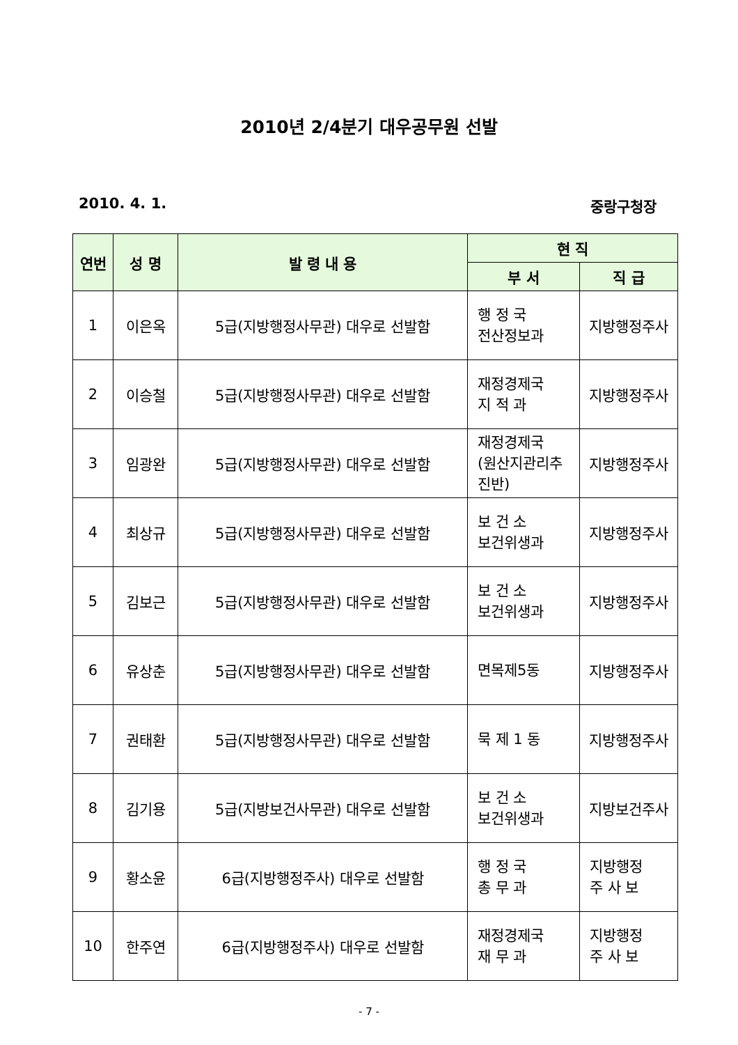2010년 2/4분기 대우공무원 선발
2010. 4. 1. 중랑구청장
| 연번 | 성 명 | 발 령 내 용 | 현 직 | |
| --- | --- | --- | --- | --- |
| | | | 부 서 | 직 급 |
| 1 | 이은옥 | 5급(지방행정사무관) 대우로 선발함 | 행 정 국 전산정보과 | 지방행정주사 |
| 2 | 이승철 | 5급(지방행정사무관) 대우로 선발함 | 재정경제국 지 적 과 | 지방행정주사 |
| 3 | 임광완 | 5급(지방행정사무관) 대우로 선발함 | 재정경제국 (원산지관리추진반) | 지방행정주사 |
| 4 | 최상규 | 5급(지방행정사무관) 대우로 선발함 | 보 건 소 보건위생과 | 지방행정주사 |
| 5 | 김보근 | 5급(지방행정사무관) 대우로 선발함 | 보 건 소 보건위생과 | 지방행정주사 |
| 6 | 유상춘 | 5급(지방행정사무관) 대우로 선발함 | 면목제5동 | 지방행정주사 |
| 7 | 권태환 | 5급(지방행정사무관) 대우로 선발함 | 묵 제 1 동 | 지방행정주사 |
| 8 | 김기용 | 5급(지방보건사무관) 대우로 선발함 | 보 건 소 보건위생과 | 지방보건주사 |
| 9 | 황소윤 | 6급(지방행정주사) 대우로 선발함 | 행 정 국 총 무 과 | 지방행정 주 사 보 |
| 10 | 한주연 | 6급(지방행정주사) 대우로 선발함 | 재정경제국 재 무 과 | 지방행정 주 사 보 |
- 7 -